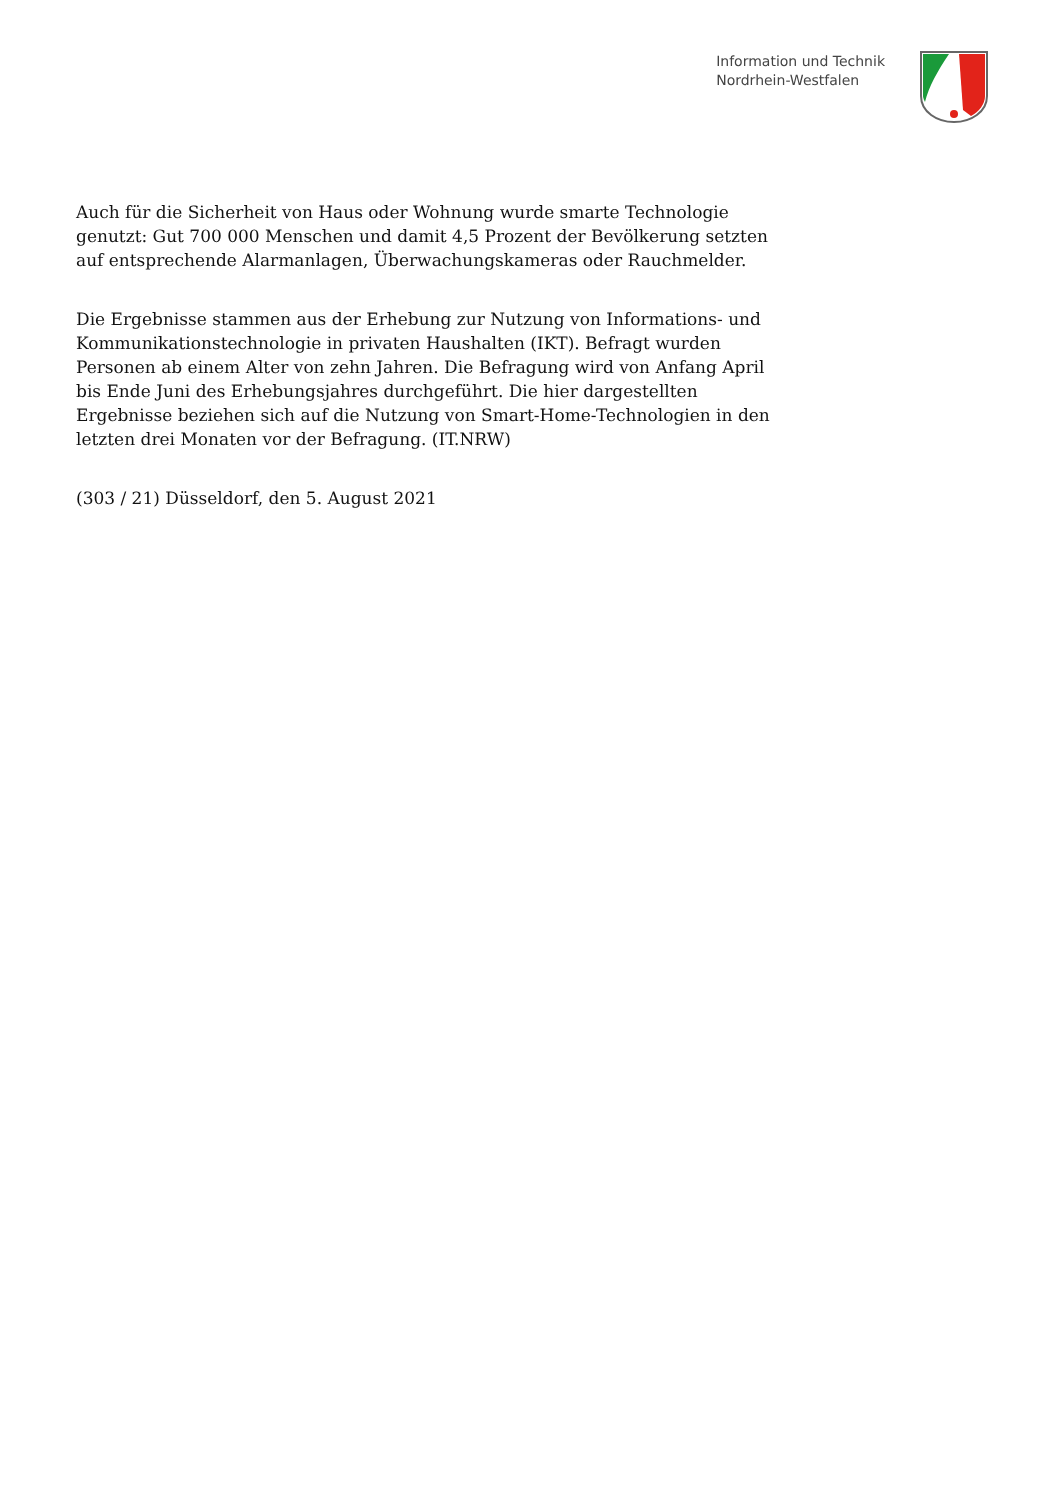Information und Technik
Nordrhein-Westfalen
Auch für die Sicherheit von Haus oder Wohnung wurde smarte Technologie genutzt: Gut 700 000 Menschen und damit 4,5 Prozent der Bevölkerung setzten auf entsprechende Alarmanlagen, Überwachungskameras oder Rauchmelder.
Die Ergebnisse stammen aus der Erhebung zur Nutzung von Informations- und Kommunikationstechnologie in privaten Haushalten (IKT). Befragt wurden Personen ab einem Alter von zehn Jahren. Die Befragung wird von Anfang April bis Ende Juni des Erhebungsjahres durchgeführt. Die hier dargestellten Ergebnisse beziehen sich auf die Nutzung von Smart-Home-Technologien in den letzten drei Monaten vor der Befragung. (IT.NRW)
(303 / 21) Düsseldorf, den 5. August 2021